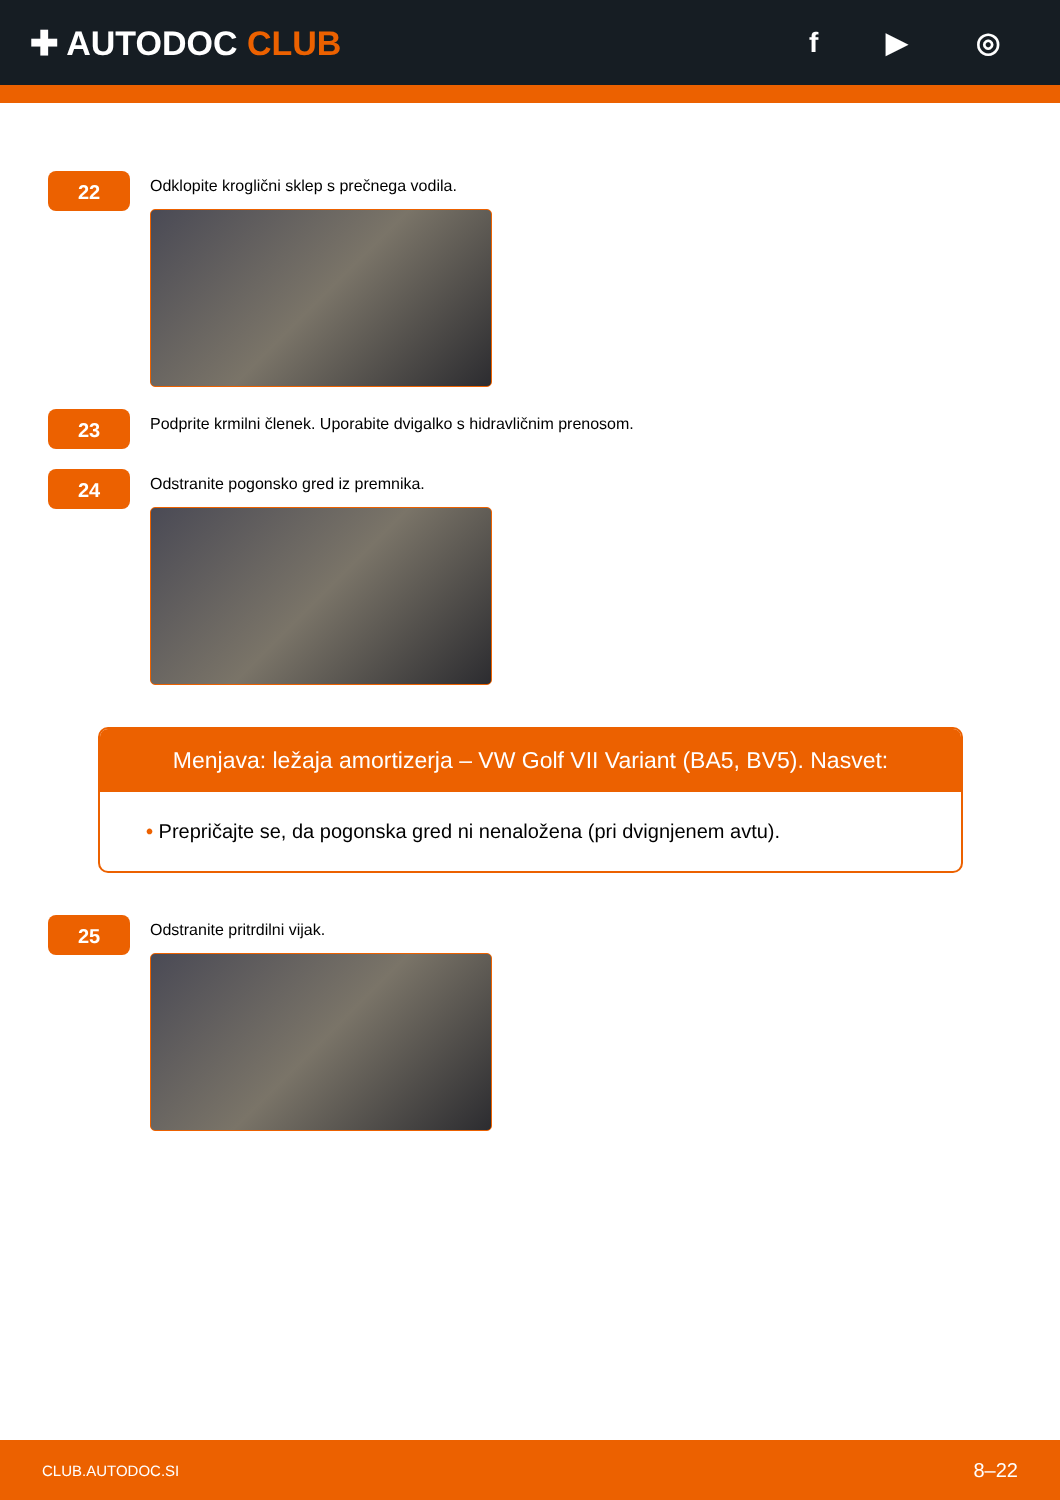✚ AUTODOC CLUB
f ▶ ◎
22
Odklopite kroglični sklep s prečnega vodila.
23
Podprite krmilni členek. Uporabite dvigalko s hidravličnim prenosom.
24
Odstranite pogonsko gred iz premnika.
Menjava: ležaja amortizerja – VW Golf VII Variant (BA5, BV5). Nasvet:
• Prepričajte se, da pogonska gred ni nenaložena (pri dvignjenem avtu).
25
Odstranite pritrdilni vijak.
CLUB.AUTODOC.SI 8–22